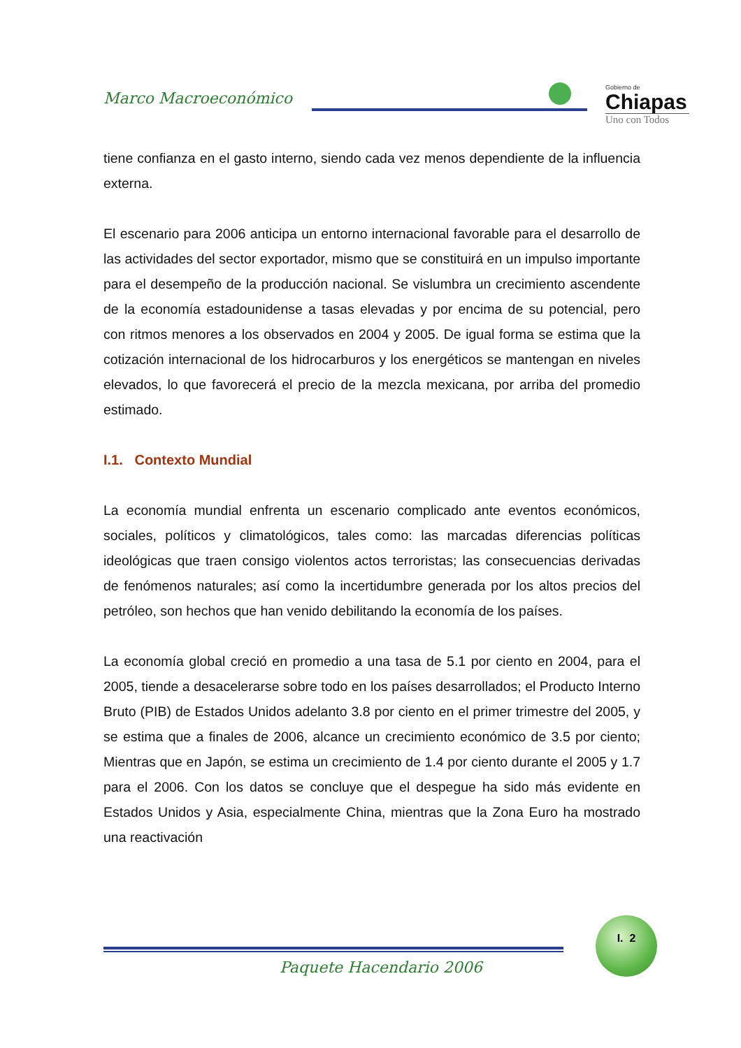Marco Macroeconómico
Gobierno de
Chiapas
Uno con Todos
tiene confianza en el gasto interno, siendo cada vez menos dependiente de la influencia externa.
El escenario para 2006 anticipa un entorno internacional favorable para el desarrollo de las actividades del sector exportador, mismo que se constituirá en un impulso importante para el desempeño de la producción nacional. Se vislumbra un crecimiento ascendente de la economía estadounidense a tasas elevadas y por encima de su potencial, pero con ritmos menores a los observados en 2004 y 2005. De igual forma se estima que la cotización internacional de los hidrocarburos y los energéticos se mantengan en niveles elevados, lo que favorecerá el precio de la mezcla mexicana, por arriba del promedio estimado.
I.1. Contexto Mundial
La economía mundial enfrenta un escenario complicado ante eventos económicos, sociales, políticos y climatológicos, tales como: las marcadas diferencias políticas ideológicas que traen consigo violentos actos terroristas; las consecuencias derivadas de fenómenos naturales; así como la incertidumbre generada por los altos precios del petróleo, son hechos que han venido debilitando la economía de los países.
La economía global creció en promedio a una tasa de 5.1 por ciento en 2004, para el 2005, tiende a desacelerarse sobre todo en los países desarrollados; el Producto Interno Bruto (PIB) de Estados Unidos adelanto 3.8 por ciento en el primer trimestre del 2005, y se estima que a finales de 2006, alcance un crecimiento económico de 3.5 por ciento; Mientras que en Japón, se estima un crecimiento de 1.4 por ciento durante el 2005 y 1.7 para el 2006. Con los datos se concluye que el despegue ha sido más evidente en Estados Unidos y Asia, especialmente China, mientras que la Zona Euro ha mostrado una reactivación
Paquete Hacendario 2006
I. 2